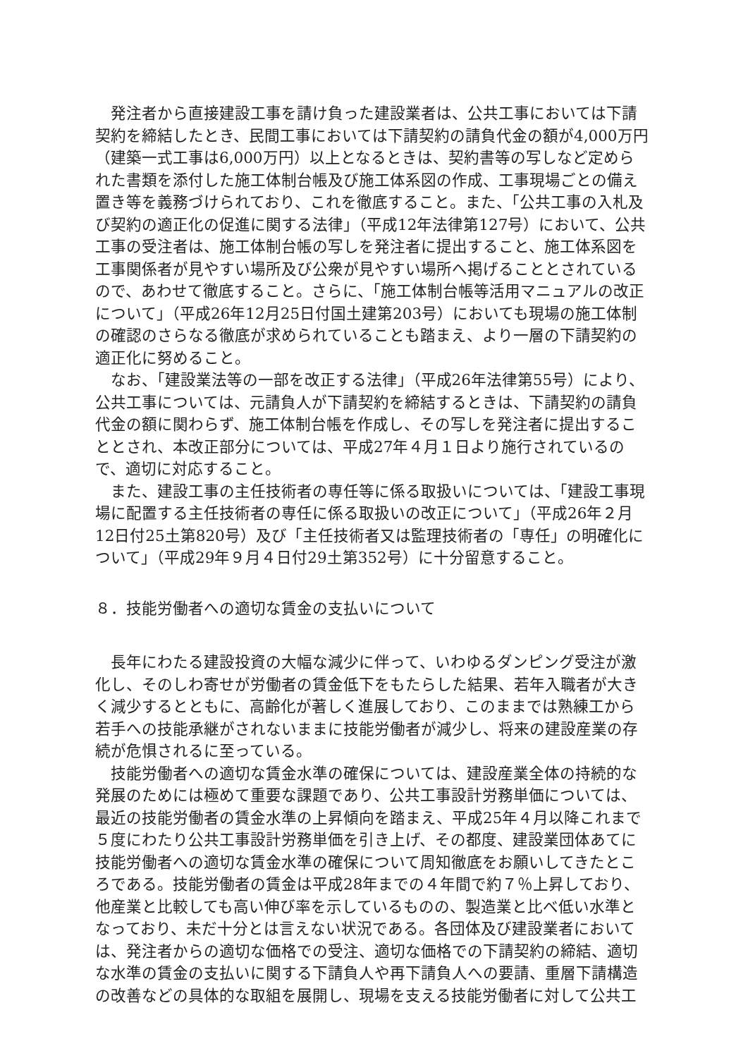発注者から直接建設工事を請け負った建設業者は、公共工事においては下請契約を締結したとき、民間工事においては下請契約の請負代金の額が4,000万円（建築一式工事は6,000万円）以上となるときは、契約書等の写しなど定められた書類を添付した施工体制台帳及び施工体系図の作成、工事現場ごとの備え置き等を義務づけられており、これを徹底すること。また、「公共工事の入札及び契約の適正化の促進に関する法律」（平成12年法律第127号）において、公共工事の受注者は、施工体制台帳の写しを発注者に提出すること、施工体系図を工事関係者が見やすい場所及び公衆が見やすい場所へ掲げることとされているので、あわせて徹底すること。さらに、「施工体制台帳等活用マニュアルの改正について」（平成26年12月25日付国土建第203号）においても現場の施工体制の確認のさらなる徹底が求められていることも踏まえ、より一層の下請契約の適正化に努めること。
なお、「建設業法等の一部を改正する法律」（平成26年法律第55号）により、公共工事については、元請負人が下請契約を締結するときは、下請契約の請負代金の額に関わらず、施工体制台帳を作成し、その写しを発注者に提出することとされ、本改正部分については、平成27年４月１日より施行されているので、適切に対応すること。
また、建設工事の主任技術者の専任等に係る取扱いについては、「建設工事現場に配置する主任技術者の専任に係る取扱いの改正について」（平成26年２月12日付25土第820号）及び「主任技術者又は監理技術者の「専任」の明確化について」（平成29年９月４日付29土第352号）に十分留意すること。
８．技能労働者への適切な賃金の支払いについて
長年にわたる建設投資の大幅な減少に伴って、いわゆるダンピング受注が激化し、そのしわ寄せが労働者の賃金低下をもたらした結果、若年入職者が大きく減少するとともに、高齢化が著しく進展しており、このままでは熟練工から若手への技能承継がされないままに技能労働者が減少し、将来の建設産業の存続が危惧されるに至っている。
技能労働者への適切な賃金水準の確保については、建設産業全体の持続的な発展のためには極めて重要な課題であり、公共工事設計労務単価については、最近の技能労働者の賃金水準の上昇傾向を踏まえ、平成25年４月以降これまで５度にわたり公共工事設計労務単価を引き上げ、その都度、建設業団体あてに技能労働者への適切な賃金水準の確保について周知徹底をお願いしてきたところである。技能労働者の賃金は平成28年までの４年間で約７％上昇しており、他産業と比較しても高い伸び率を示しているものの、製造業と比べ低い水準となっており、未だ十分とは言えない状況である。各団体及び建設業者においては、発注者からの適切な価格での受注、適切な価格での下請契約の締結、適切な水準の賃金の支払いに関する下請負人や再下請負人への要請、重層下請構造の改善などの具体的な取組を展開し、現場を支える技能労働者に対して公共工